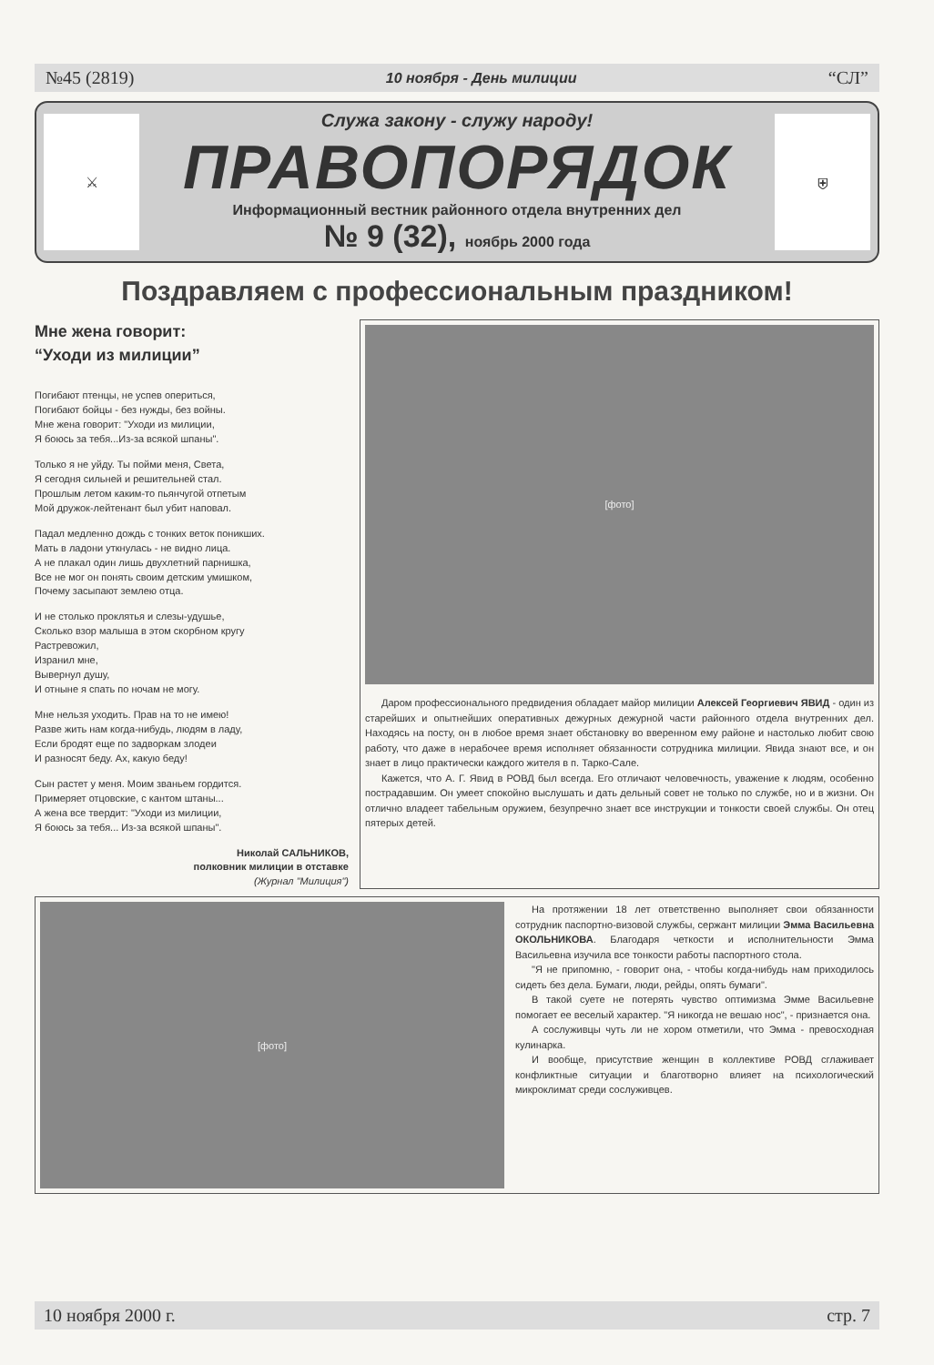№45 (2819) 10 ноября - День милиции “СЛ”
⚔
Служа закону - служу народу!
ПРАВОПОРЯДОК
Информационный вестник районного отдела внутренних дел
№ 9 (32), ноябрь 2000 года
⛨
Поздравляем с профессиональным праздником!
Мне жена говорит:
“Уходи из милиции”
Погибают птенцы, не успев опериться,
Погибают бойцы - без нужды, без войны.
Мне жена говорит: "Уходи из милиции,
Я боюсь за тебя...Из-за всякой шпаны".
Только я не уйду. Ты пойми меня, Света,
Я сегодня сильней и решительней стал.
Прошлым летом каким-то пьянчугой отпетым
Мой дружок-лейтенант был убит наповал.
Падал медленно дождь с тонких веток поникших.
Мать в ладони уткнулась - не видно лица.
А не плакал один лишь двухлетний парнишка,
Все не мог он понять своим детским умишком,
Почему засыпают землею отца.
И не столько проклятья и слезы-удушье,
Сколько взор малыша в этом скорбном кругу
Растревожил,
Изранил мне,
Вывернул душу,
И отныне я спать по ночам не могу.
Мне нельзя уходить. Прав на то не имею!
Разве жить нам когда-нибудь, людям в ладу,
Если бродят еще по задворкам злодеи
И разносят беду. Ах, какую беду!
Сын растет у меня. Моим званьем гордится.
Примеряет отцовские, с кантом штаны...
А жена все твердит: "Уходи из милиции,
Я боюсь за тебя... Из-за всякой шпаны".
Николай САЛЬНИКОВ,
полковник милиции в отставке
(Журнал "Милиция")
[фото]
Даром профессионального предвидения обладает майор милиции Алексей Георгиевич ЯВИД - один из старейших и опытнейших оперативных дежурных дежурной части районного отдела внутренних дел. Находясь на посту, он в любое время знает обстановку во вверенном ему районе и настолько любит свою работу, что даже в нерабочее время исполняет обязанности сотрудника милиции. Явида знают все, и он знает в лицо практически каждого жителя в п. Тарко-Сале.
Кажется, что А. Г. Явид в РОВД был всегда. Его отличают человечность, уважение к людям, особенно пострадавшим. Он умеет спокойно выслушать и дать дельный совет не только по службе, но и в жизни. Он отлично владеет табельным оружием, безупречно знает все инструкции и тонкости своей службы. Он отец пятерых детей.
[фото]
На протяжении 18 лет ответственно выполняет свои обязанности сотрудник паспортно-визовой службы, сержант милиции Эмма Васильевна ОКОЛЬНИКОВА. Благодаря четкости и исполнительности Эмма Васильевна изучила все тонкости работы паспортного стола.
"Я не припомню, - говорит она, - чтобы когда-нибудь нам приходилось сидеть без дела. Бумаги, люди, рейды, опять бумаги".
В такой суете не потерять чувство оптимизма Эмме Васильевне помогает ее веселый характер. "Я никогда не вешаю нос", - признается она.
А сослуживцы чуть ли не хором отметили, что Эмма - превосходная кулинарка.
И вообще, присутствие женщин в коллективе РОВД сглаживает конфликтные ситуации и благотворно влияет на психологический микроклимат среди сослуживцев.
10 ноября 2000 г. стр. 7